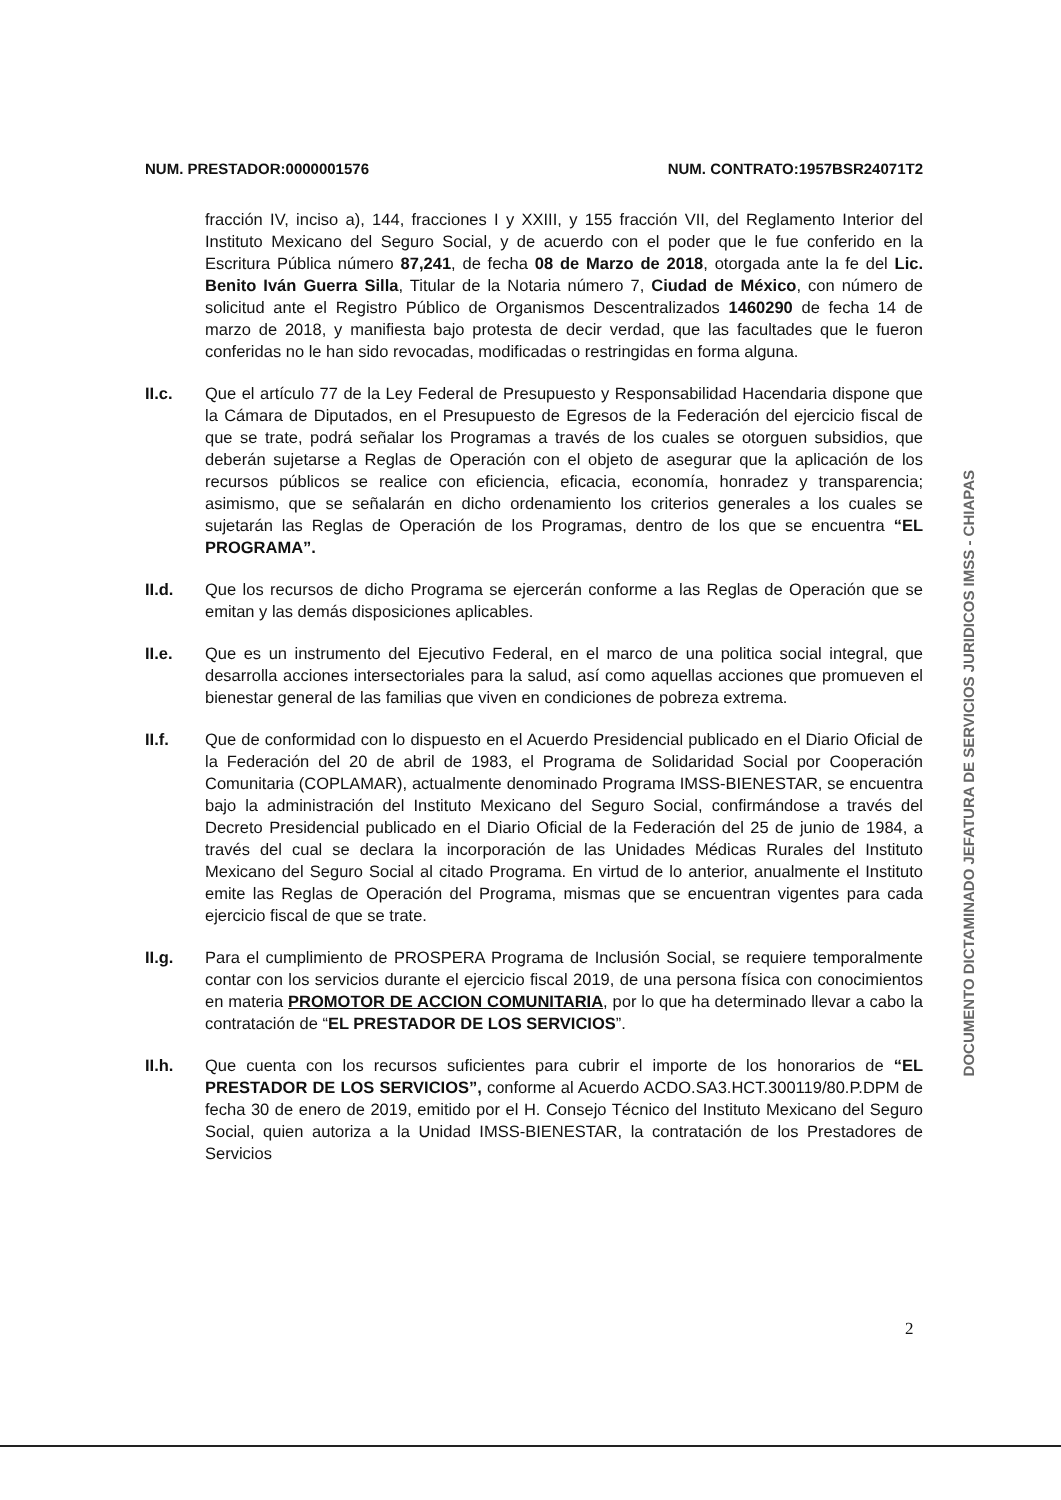NUM. PRESTADOR:0000001576 NUM. CONTRATO:1957BSR24071T2
fracción IV, inciso a), 144, fracciones I y XXIII, y 155 fracción VII, del Reglamento Interior del Instituto Mexicano del Seguro Social, y de acuerdo con el poder que le fue conferido en la Escritura Pública número 87,241, de fecha 08 de Marzo de 2018, otorgada ante la fe del Lic. Benito Iván Guerra Silla, Titular de la Notaria número 7, Ciudad de México, con número de solicitud ante el Registro Público de Organismos Descentralizados 1460290 de fecha 14 de marzo de 2018, y manifiesta bajo protesta de decir verdad, que las facultades que le fueron conferidas no le han sido revocadas, modificadas o restringidas en forma alguna.
II.c. Que el artículo 77 de la Ley Federal de Presupuesto y Responsabilidad Hacendaria dispone que la Cámara de Diputados, en el Presupuesto de Egresos de la Federación del ejercicio fiscal de que se trate, podrá señalar los Programas a través de los cuales se otorguen subsidios, que deberán sujetarse a Reglas de Operación con el objeto de asegurar que la aplicación de los recursos públicos se realice con eficiencia, eficacia, economía, honradez y transparencia; asimismo, que se señalarán en dicho ordenamiento los criterios generales a los cuales se sujetarán las Reglas de Operación de los Programas, dentro de los que se encuentra “EL PROGRAMA”.
II.d. Que los recursos de dicho Programa se ejercerán conforme a las Reglas de Operación que se emitan y las demás disposiciones aplicables.
II.e. Que es un instrumento del Ejecutivo Federal, en el marco de una politica social integral, que desarrolla acciones intersectoriales para la salud, así como aquellas acciones que promueven el bienestar general de las familias que viven en condiciones de pobreza extrema.
II.f. Que de conformidad con lo dispuesto en el Acuerdo Presidencial publicado en el Diario Oficial de la Federación del 20 de abril de 1983, el Programa de Solidaridad Social por Cooperación Comunitaria (COPLAMAR), actualmente denominado Programa IMSS-BIENESTAR, se encuentra bajo la administración del Instituto Mexicano del Seguro Social, confirmándose a través del Decreto Presidencial publicado en el Diario Oficial de la Federación del 25 de junio de 1984, a través del cual se declara la incorporación de las Unidades Médicas Rurales del Instituto Mexicano del Seguro Social al citado Programa. En virtud de lo anterior, anualmente el Instituto emite las Reglas de Operación del Programa, mismas que se encuentran vigentes para cada ejercicio fiscal de que se trate.
II.g. Para el cumplimiento de PROSPERA Programa de Inclusión Social, se requiere temporalmente contar con los servicios durante el ejercicio fiscal 2019, de una persona física con conocimientos en materia PROMOTOR DE ACCION COMUNITARIA, por lo que ha determinado llevar a cabo la contratación de “EL PRESTADOR DE LOS SERVICIOS”.
II.h. Que cuenta con los recursos suficientes para cubrir el importe de los honorarios de “EL PRESTADOR DE LOS SERVICIOS”, conforme al Acuerdo ACDO.SA3.HCT.300119/80.P.DPM de fecha 30 de enero de 2019, emitido por el H. Consejo Técnico del Instituto Mexicano del Seguro Social, quien autoriza a la Unidad IMSS-BIENESTAR, la contratación de los Prestadores de Servicios
DOCUMENTO DICTAMINADO JEFATURA DE SERVICIOS JURIDICOS IMSS - CHIAPAS
2